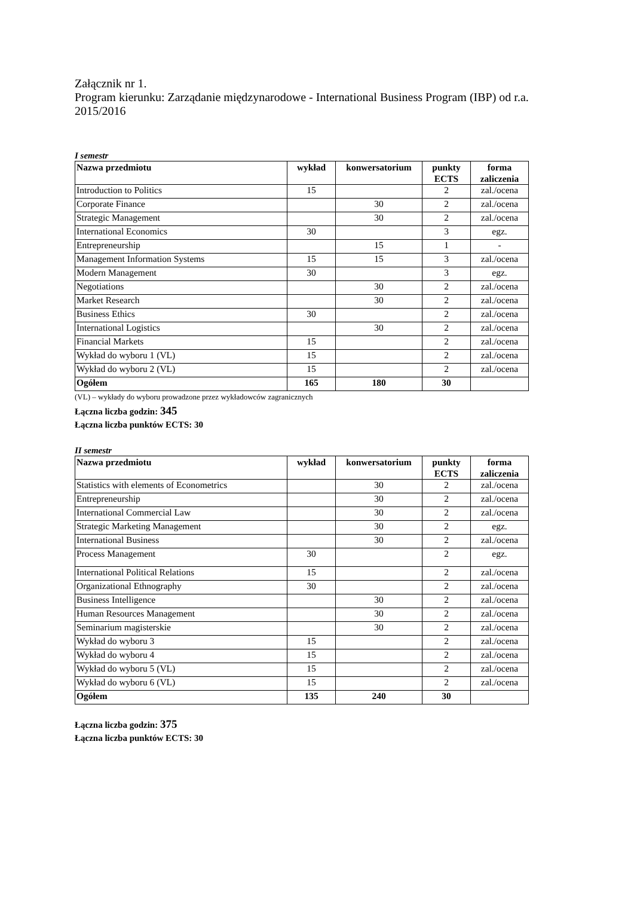Załącznik nr 1.
Program kierunku: Zarządanie międzynarodowe - International Business Program (IBP) od r.a. 2015/2016
I semestr
| Nazwa przedmiotu | wykład | konwersatorium | punkty ECTS | forma zaliczenia |
| --- | --- | --- | --- | --- |
| Introduction to Politics | 15 | | 2 | zal./ocena |
| Corporate Finance | | 30 | 2 | zal./ocena |
| Strategic Management | | 30 | 2 | zal./ocena |
| International Economics | 30 | | 3 | egz. |
| Entrepreneurship | | 15 | 1 | - |
| Management Information Systems | 15 | 15 | 3 | zal./ocena |
| Modern Management | 30 | | 3 | egz. |
| Negotiations | | 30 | 2 | zal./ocena |
| Market Research | | 30 | 2 | zal./ocena |
| Business Ethics | 30 | | 2 | zal./ocena |
| International Logistics | | 30 | 2 | zal./ocena |
| Financial Markets | 15 | | 2 | zal./ocena |
| Wykład do wyboru 1 (VL) | 15 | | 2 | zal./ocena |
| Wykład do wyboru 2 (VL) | 15 | | 2 | zal./ocena |
| Ogółem | 165 | 180 | 30 | |
(VL) – wykłady do wyboru prowadzone przez wykładowców zagranicznych
Łączna liczba godzin: 345
Łączna liczba punktów ECTS: 30
II semestr
| Nazwa przedmiotu | wykład | konwersatorium | punkty ECTS | forma zaliczenia |
| --- | --- | --- | --- | --- |
| Statistics with elements of Econometrics | | 30 | 2 | zal./ocena |
| Entrepreneurship | | 30 | 2 | zal./ocena |
| International Commercial Law | | 30 | 2 | zal./ocena |
| Strategic Marketing Management | | 30 | 2 | egz. |
| International Business | | 30 | 2 | zal./ocena |
| Process Management | 30 | | 2 | egz. |
| International Political Relations | 15 | | 2 | zal./ocena |
| Organizational Ethnography | 30 | | 2 | zal./ocena |
| Business Intelligence | | 30 | 2 | zal./ocena |
| Human Resources Management | | 30 | 2 | zal./ocena |
| Seminarium magisterskie | | 30 | 2 | zal./ocena |
| Wykład do wyboru 3 | 15 | | 2 | zal./ocena |
| Wykład do wyboru 4 | 15 | | 2 | zal./ocena |
| Wykład do wyboru 5 (VL) | 15 | | 2 | zal./ocena |
| Wykład do wyboru 6 (VL) | 15 | | 2 | zal./ocena |
| Ogółem | 135 | 240 | 30 | |
Łączna liczba godzin: 375
Łączna liczba punktów ECTS: 30